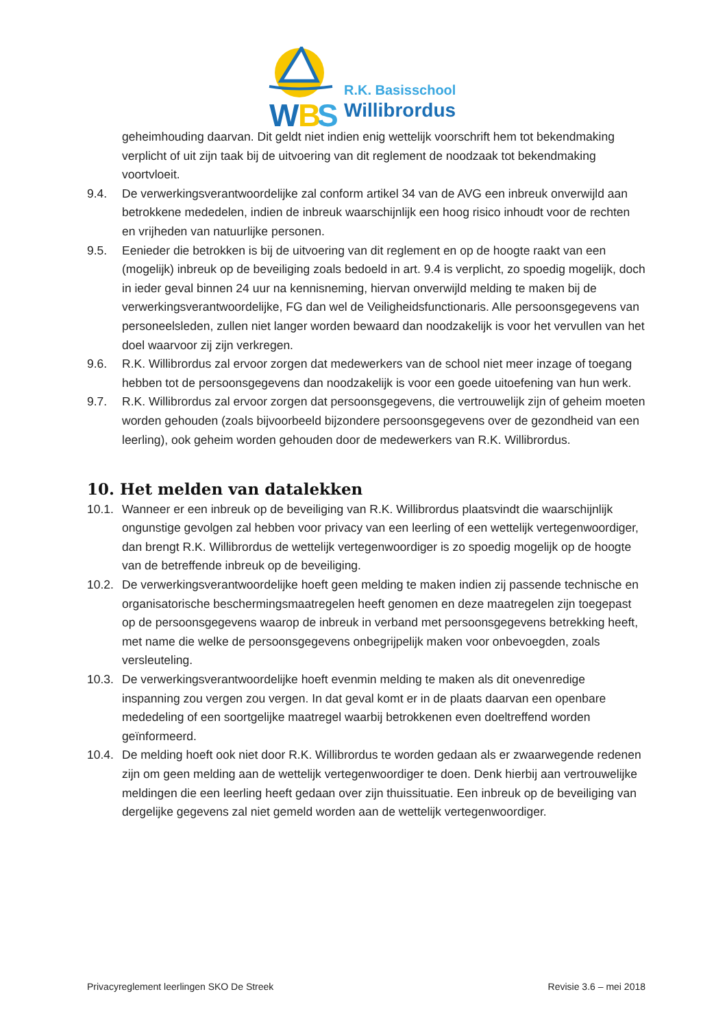W
B
S
R.K. Basisschool
Willibrordus
geheimhouding daarvan. Dit geldt niet indien enig wettelijk voorschrift hem tot bekendmaking verplicht of uit zijn taak bij de uitvoering van dit reglement de noodzaak tot bekendmaking voortvloeit.
9.4. De verwerkingsverantwoordelijke zal conform artikel 34 van de AVG een inbreuk onverwijld aan betrokkene mededelen, indien de inbreuk waarschijnlijk een hoog risico inhoudt voor de rechten en vrijheden van natuurlijke personen.
9.5. Eenieder die betrokken is bij de uitvoering van dit reglement en op de hoogte raakt van een (mogelijk) inbreuk op de beveiliging zoals bedoeld in art. 9.4 is verplicht, zo spoedig mogelijk, doch in ieder geval binnen 24 uur na kennisneming, hiervan onverwijld melding te maken bij de verwerkingsverantwoordelijke, FG dan wel de Veiligheidsfunctionaris. Alle persoonsgegevens van personeelsleden, zullen niet langer worden bewaard dan noodzakelijk is voor het vervullen van het doel waarvoor zij zijn verkregen.
9.6. R.K. Willibrordus zal ervoor zorgen dat medewerkers van de school niet meer inzage of toegang hebben tot de persoonsgegevens dan noodzakelijk is voor een goede uitoefening van hun werk.
9.7. R.K. Willibrordus zal ervoor zorgen dat persoonsgegevens, die vertrouwelijk zijn of geheim moeten worden gehouden (zoals bijvoorbeeld bijzondere persoonsgegevens over de gezondheid van een leerling), ook geheim worden gehouden door de medewerkers van R.K. Willibrordus.
10. Het melden van datalekken
10.1.
Wanneer er een inbreuk op de beveiliging van R.K. Willibrordus plaatsvindt die waarschijnlijk ongunstige gevolgen zal hebben voor privacy van een leerling of een wettelijk vertegenwoordiger, dan brengt R.K. Willibrordus de wettelijk vertegenwoordiger is zo spoedig mogelijk op de hoogte van de betreffende inbreuk op de beveiliging.
10.2.
De verwerkingsverantwoordelijke hoeft geen melding te maken indien zij passende technische en organisatorische beschermingsmaatregelen heeft genomen en deze maatregelen zijn toegepast op de persoonsgegevens waarop de inbreuk in verband met persoonsgegevens betrekking heeft, met name die welke de persoonsgegevens onbegrijpelijk maken voor onbevoegden, zoals versleuteling.
10.3.
De verwerkingsverantwoordelijke hoeft evenmin melding te maken als dit onevenredige inspanning zou vergen zou vergen. In dat geval komt er in de plaats daarvan een openbare mededeling of een soortgelijke maatregel waarbij betrokkenen even doeltreffend worden geïnformeerd.
10.4.
De melding hoeft ook niet door R.K. Willibrordus te worden gedaan als er zwaarwegende redenen zijn om geen melding aan de wettelijk vertegenwoordiger te doen. Denk hierbij aan vertrouwelijke meldingen die een leerling heeft gedaan over zijn thuissituatie. Een inbreuk op de beveiliging van dergelijke gegevens zal niet gemeld worden aan de wettelijk vertegenwoordiger.
Privacyreglement leerlingen SKO De Streek Revisie 3.6 – mei 2018